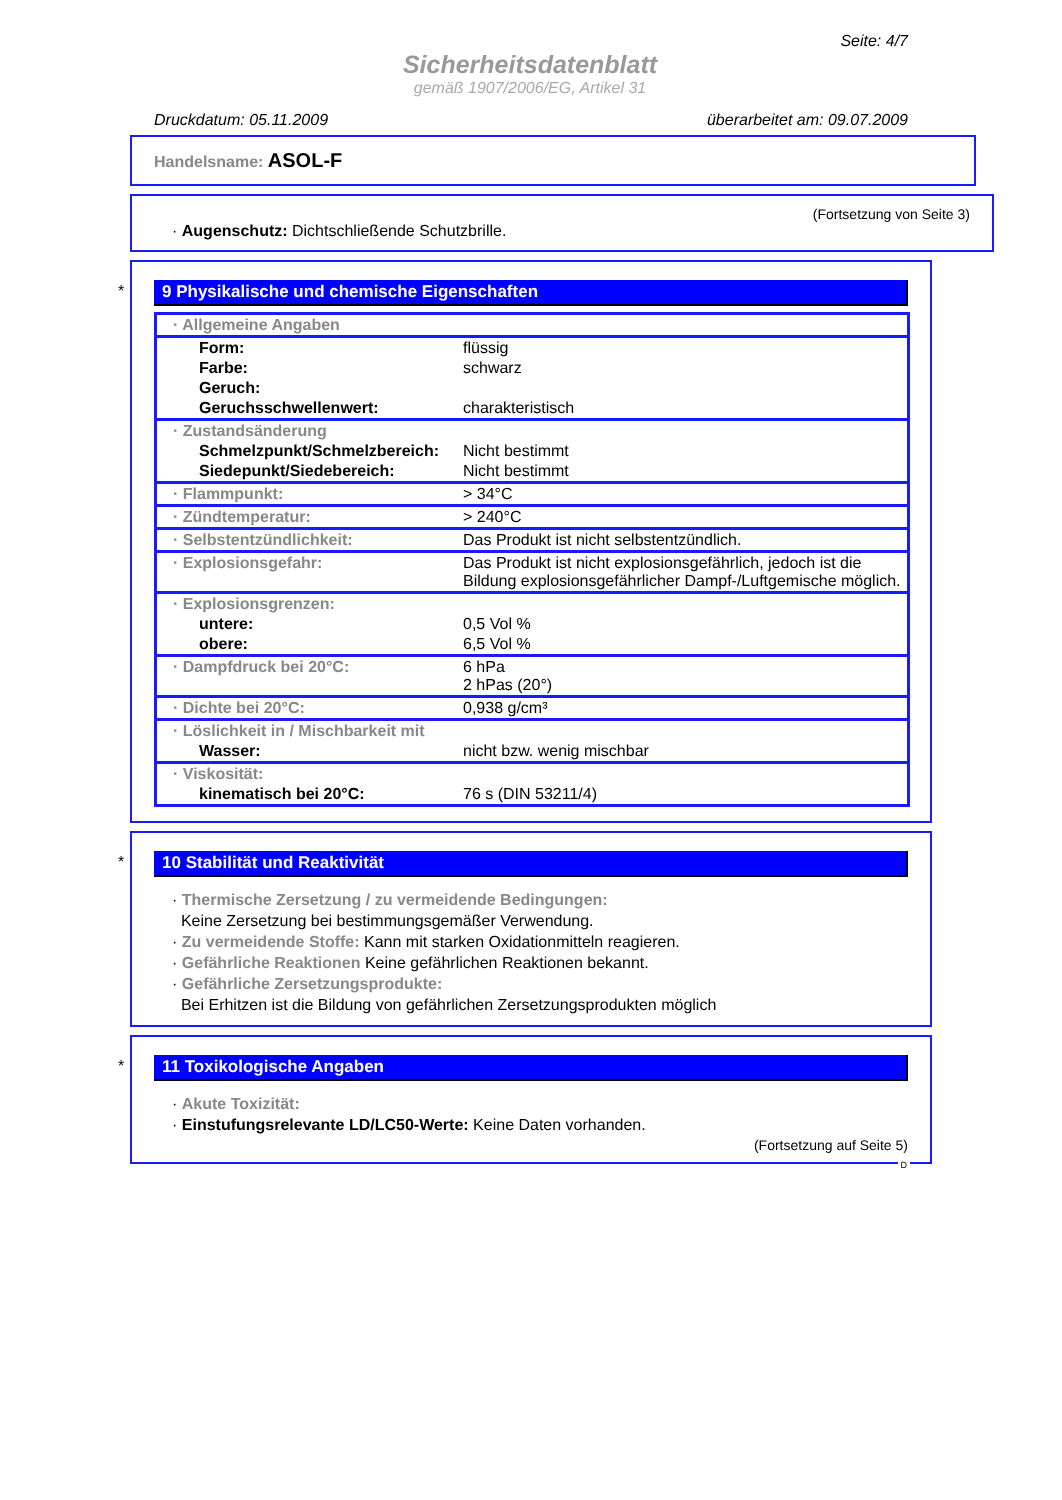Seite: 4/7
Sicherheitsdatenblatt
gemäß 1907/2006/EG, Artikel 31
Druckdatum: 05.11.2009 überarbeitet am: 09.07.2009
Handelsname: ASOL-F
(Fortsetzung von Seite 3)
· Augenschutz: Dichtschließende Schutzbrille.
*
9 Physikalische und chemische Eigenschaften
| · Allgemeine Angaben | |
| Form: | flüssig |
| Farbe: | schwarz |
| Geruch: | |
| Geruchsschwellenwert: | charakteristisch |
| · Zustandsänderung | |
| Schmelzpunkt/Schmelzbereich: | Nicht bestimmt |
| Siedepunkt/Siedebereich: | Nicht bestimmt |
| · Flammpunkt: | > 34°C |
| · Zündtemperatur: | > 240°C |
| · Selbstentzündlichkeit: | Das Produkt ist nicht selbstentzündlich. |
| · Explosionsgefahr: | Das Produkt ist nicht explosionsgefährlich, jedoch ist die Bildung explosionsgefährlicher Dampf-/Luftgemische möglich. |
| · Explosionsgrenzen: | |
| untere: | 0,5 Vol % |
| obere: | 6,5 Vol % |
| · Dampfdruck bei 20°C: | 6 hPa 2 hPas (20°) |
| · Dichte bei 20°C: | 0,938 g/cm³ |
| · Löslichkeit in / Mischbarkeit mit | |
| Wasser: | nicht bzw. wenig mischbar |
| · Viskosität: | |
| kinematisch bei 20°C: | 76 s (DIN 53211/4) |
*
10 Stabilität und Reaktivität
· Thermische Zersetzung / zu vermeidende Bedingungen:
Keine Zersetzung bei bestimmungsgemäßer Verwendung.
· Zu vermeidende Stoffe: Kann mit starken Oxidationmitteln reagieren.
· Gefährliche Reaktionen Keine gefährlichen Reaktionen bekannt.
· Gefährliche Zersetzungsprodukte:
Bei Erhitzen ist die Bildung von gefährlichen Zersetzungsprodukten möglich
*
11 Toxikologische Angaben
· Akute Toxizität:
· Einstufungsrelevante LD/LC50-Werte: Keine Daten vorhanden.
(Fortsetzung auf Seite 5)
D